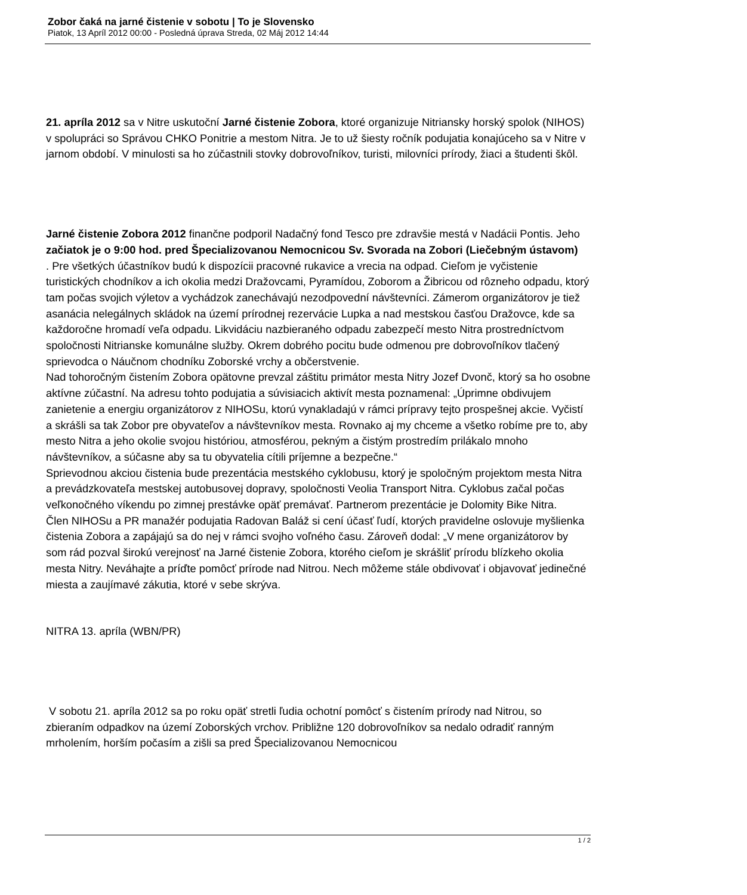Zobor čaká na jarné čistenie v sobotu | To je Slovensko
Piatok, 13 Apríl 2012 00:00 - Posledná úprava Streda, 02 Máj 2012 14:44
21. apríla 2012 sa v Nitre uskutoční Jarné čistenie Zobora, ktoré organizuje Nitriansky horský spolok (NIHOS) v spolupráci so Správou CHKO Ponitrie a mestom Nitra. Je to už šiesty ročník podujatia konajúceho sa v Nitre v jarnom období. V minulosti sa ho zúčastnili stovky dobrovoľníkov, turisti, milovníci prírody, žiaci a študenti škôl.
Jarné čistenie Zobora 2012 finančne podporil Nadačný fond Tesco pre zdravšie mestá v Nadácii Pontis. Jeho začiatok je o 9:00 hod. pred Špecializovanou Nemocnicou Sv. Svorada na Zobori (Liečebným ústavom)
. Pre všetkých účastníkov budú k dispozícii pracovné rukavice a vrecia na odpad. Cieľom je vyčistenie turistických chodníkov a ich okolia medzi Dražovcami, Pyramídou, Zoborom a Žibricou od rôzneho odpadu, ktorý tam počas svojich výletov a vychádzok zanechávajú nezodpovední návštevníci. Zámerom organizátorov je tiež asanácia nelegálnych skládok na území prírodnej rezervácie Lupka a nad mestskou časťou Dražovce, kde sa každoročne hromadí veľa odpadu. Likvidáciu nazbieraného odpadu zabezpečí mesto Nitra prostredníctvom spoločnosti Nitrianske komunálne služby. Okrem dobrého pocitu bude odmenou pre dobrovoľníkov tlačený sprievodca o Náučnom chodníku Zoborské vrchy a občerstvenie.
Nad tohoročným čistením Zobora opätovne prevzal záštitu primátor mesta Nitry Jozef Dvonč, ktorý sa ho osobne aktívne zúčastní. Na adresu tohto podujatia a súvisiacich aktivít mesta poznamenal: „Úprimne obdivujem zanietenie a energiu organizátorov z NIHOSu, ktorú vynakladajú v rámci prípravy tejto prospešnej akcie. Vyčistí a skrášli sa tak Zobor pre obyvateľov a návštevníkov mesta. Rovnako aj my chceme a všetko robíme pre to, aby mesto Nitra a jeho okolie svojou históriou, atmosférou, pekným a čistým prostredím prilákalo mnoho návštevníkov, a súčasne aby sa tu obyvatelia cítili príjemne a bezpečne.“
Sprievodnou akciou čistenia bude prezentácia mestského cyklobusu, ktorý je spoločným projektom mesta Nitra a prevádzkovateľa mestskej autobusovej dopravy, spoločnosti Veolia Transport Nitra. Cyklobus začal počas veľkonočného víkendu po zimnej prestávke opäť premávať. Partnerom prezentácie je Dolomity Bike Nitra.
Člen NIHOSu a PR manažér podujatia Radovan Baláž si cení účasť ľudí, ktorých pravidelne oslovuje myšlienka čistenia Zobora a zapájajú sa do nej v rámci svojho voľného času. Zároveň dodal: „V mene organizátorov by som rád pozval širokú verejnosť na Jarné čistenie Zobora, ktorého cieľom je skrášliť prírodu blízkeho okolia mesta Nitry. Neváhajte a príďte pomôcť prírode nad Nitrou. Nech môžeme stále obdivovať i objavovať jedinečné miesta a zaujímavé zákutia, ktoré v sebe skrýva.
NITRA 13. apríla (WBN/PR)
V sobotu 21. apríla 2012 sa po roku opäť stretli ľudia ochotní pomôcť s čistením prírody nad Nitrou, so zbieraním odpadkov na území Zoborských vrchov. Približne 120 dobrovoľníkov sa nedalo odradiť ranným mrholením, horším počasím a zišli sa pred Špecializovanou Nemocnicou
1 / 2